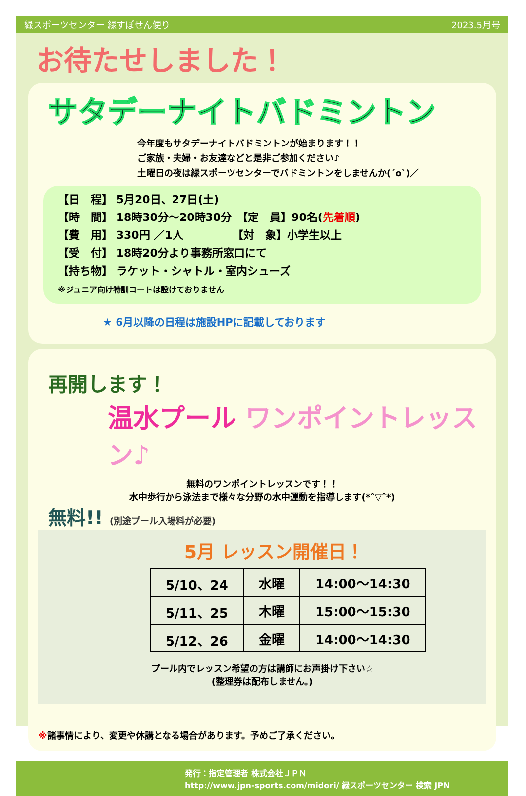緑スポーツセンター 緑すぽせん便り 2023.5月号
お待たせしました！
サタデーナイトバドミントン
今年度もサタデーナイトバドミントンが始まります！！
ご家族・夫婦・お友達などと是非ご参加ください♪
土曜日の夜は緑スポーツセンターでバドミントンをしませんか(´o`)／
【日　程】 5月20日、27日(土)
【時　間】 18時30分～20時30分　【定　員】90名(先着順)
【費　用】 330円 ／1人　　　　　【対　象】小学生以上
【受　付】 18時20分より事務所窓口にて
【持ち物】 ラケット・シャトル・室内シューズ
※ジュニア向け特訓コートは設けておりません
★ 6月以降の日程は施設HPに記載しております
再開します！
温水プール ワンポイントレッスン♪
無料のワンポイントレッスンです！！
水中歩行から泳法まで様々な分野の水中運動を指導します(*ˆ▽ˆ*)
無料!! (別途プール入場料が必要)
5月 レッスン開催日！
| 5/10、24 | 水曜 | 14:00～14:30 |
| 5/11、25 | 木曜 | 15:00～15:30 |
| 5/12、26 | 金曜 | 14:00～14:30 |
プール内でレッスン希望の方は講師にお声掛け下さい☆
(整理券は配布しません。)
※諸事情により、変更や休講となる場合があります。予めご了承ください。
発行：指定管理者 株式会社ＪＰＮ
http://www.jpn-sports.com/midori/ 緑スポーツセンター 検索 JPN